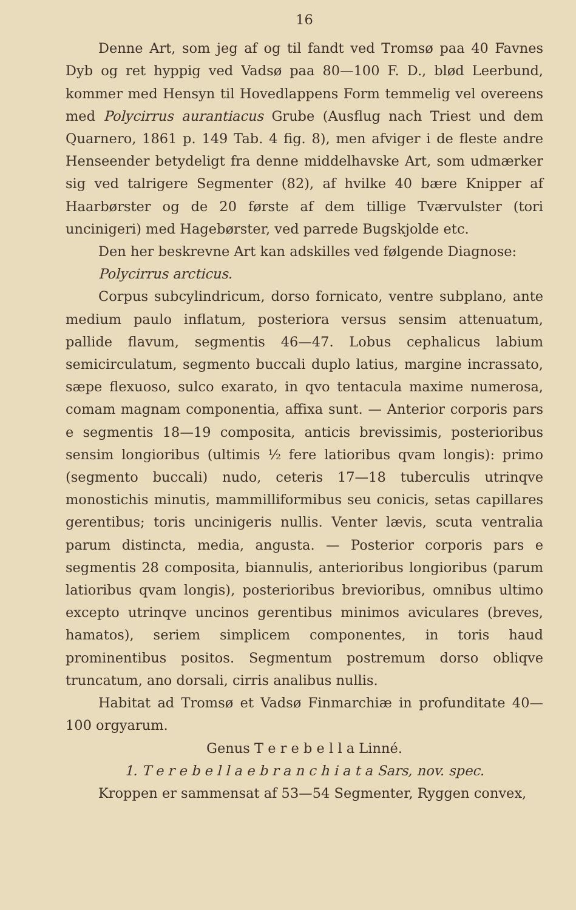16
Denne Art, som jeg af og til fandt ved Tromsø paa 40 Favnes Dyb og ret hyppig ved Vadsø paa 80—100 F. D., blød Leerbund, kommer med Hensyn til Hovedlappens Form temmelig vel overeens med Polycirrus aurantiacus Grube (Ausflug nach Triest und dem Quarnero, 1861 p. 149 Tab. 4 fig. 8), men afviger i de fleste andre Henseender betydeligt fra denne middelhavske Art, som udmærker sig ved talrigere Segmenter (82), af hvilke 40 bære Knipper af Haarbørster og de 20 første af dem tillige Tværvulster (tori uncinigeri) med Hagebørster, ved parrede Bugskjolde etc.
Den her beskrevne Art kan adskilles ved følgende Diagnose:
Polycirrus arcticus.
Corpus subcylindricum, dorso fornicato, ventre subplano, ante medium paulo inflatum, posteriora versus sensim attenuatum, pallide flavum, segmentis 46—47. Lobus cephalicus labium semicirculatum, segmento buccali duplo latius, margine incrassato, sæpe flexuoso, sulco exarato, in qvo tentacula maxime numerosa, comam magnam componentia, affixa sunt. — Anterior corporis pars e segmentis 18—19 composita, anticis brevissimis, posterioribus sensim longioribus (ultimis ½ fere latioribus qvam longis): primo (segmento buccali) nudo, ceteris 17—18 tuberculis utrinqve monostichis minutis, mammilliformibus seu conicis, setas capillares gerentibus; toris uncinigeris nullis. Venter lævis, scuta ventralia parum distincta, media, angusta. — Posterior corporis pars e segmentis 28 composita, biannulis, anterioribus longioribus (parum latioribus qvam longis), posterioribus brevioribus, omnibus ultimo excepto utrinqve uncinos gerentibus minimos aviculares (breves, hamatos), seriem simplicem componentes, in toris haud prominentibus positos. Segmentum postremum dorso obliqve truncatum, ano dorsali, cirris analibus nullis.
Habitat ad Tromsø et Vadsø Finmarchiæ in profunditate 40—100 orgyarum.
Genus T e r e b e l l a Linné.
1. T e r e b e l l a e b r a n c h i a t a Sars, nov. spec.
Kroppen er sammensat af 53—54 Segmenter, Ryggen convex,